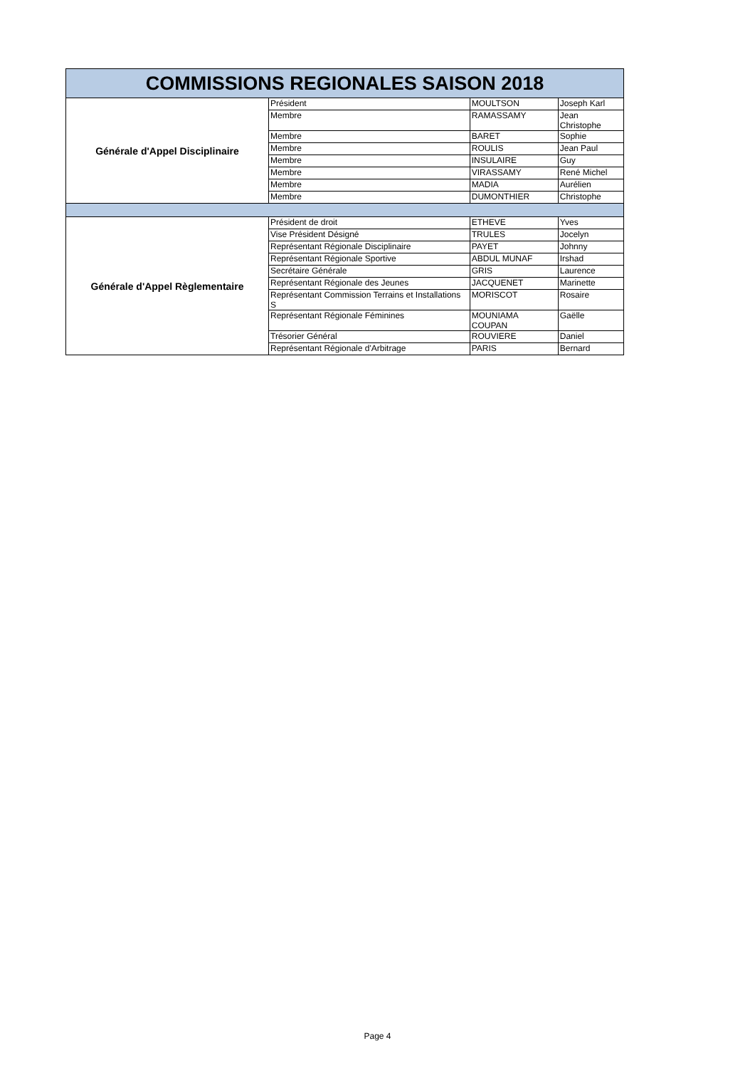| COMMISSIONS REGIONALES SAISON 2018 | | | |
| Générale d'Appel Disciplinaire | Président | MOULTSON | Joseph Karl |
| | Membre | RAMASSAMY | Jean Christophe |
| | Membre | BARET | Sophie |
| | Membre | ROULIS | Jean Paul |
| | Membre | INSULAIRE | Guy |
| | Membre | VIRASSAMY | René Michel |
| | Membre | MADIA | Aurélien |
| | Membre | DUMONTHIER | Christophe |
| Générale d'Appel Règlementaire | Président de droit | ETHEVE | Yves |
| | Vise Président Désigné | TRULES | Jocelyn |
| | Représentant Régionale Disciplinaire | PAYET | Johnny |
| | Représentant Régionale Sportive | ABDUL MUNAF | Irshad |
| | Secrétaire Générale | GRIS | Laurence |
| | Représentant Régionale des Jeunes | JACQUENET | Marinette |
| | Représentant Commission Terrains et Installations S | MORISCOT | Rosaire |
| | Représentant Régionale Féminines | MOUNIAMA COUPAN | Gaëlle |
| | Trésorier Général | ROUVIERE | Daniel |
| | Représentant Régionale d'Arbitrage | PARIS | Bernard |
Page 4